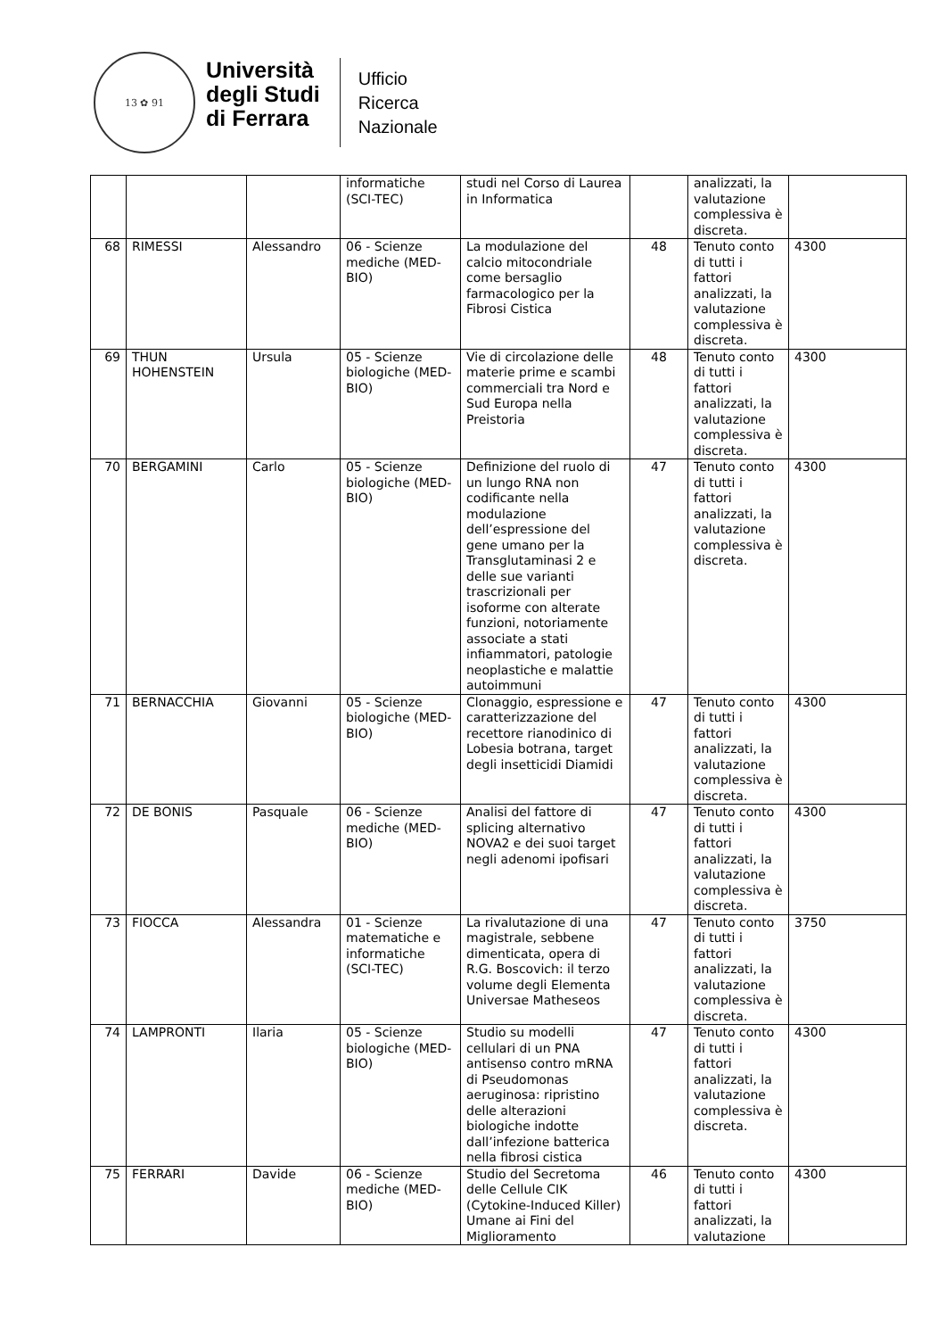13 ✿ 91
Università
degli Studi
di Ferrara
Ufficio
Ricerca
Nazionale
| | | | informatiche (SCI-TEC) | studi nel Corso di Laurea in Informatica | | analizzati, la valutazione complessiva è discreta. | |
| 68 | RIMESSI | Alessandro | 06 - Scienze mediche (MED-BIO) | La modulazione del calcio mitocondriale come bersaglio farmacologico per la Fibrosi Cistica | 48 | Tenuto conto di tutti i fattori analizzati, la valutazione complessiva è discreta. | 4300 |
| 69 | THUN HOHENSTEIN | Ursula | 05 - Scienze biologiche (MED-BIO) | Vie di circolazione delle materie prime e scambi commerciali tra Nord e Sud Europa nella Preistoria | 48 | Tenuto conto di tutti i fattori analizzati, la valutazione complessiva è discreta. | 4300 |
| 70 | BERGAMINI | Carlo | 05 - Scienze biologiche (MED-BIO) | Definizione del ruolo di un lungo RNA non codificante nella modulazione dell’espressione del gene umano per la Transglutaminasi 2 e delle sue varianti trascrizionali per isoforme con alterate funzioni, notoriamente associate a stati infiammatori, patologie neoplastiche e malattie autoimmuni | 47 | Tenuto conto di tutti i fattori analizzati, la valutazione complessiva è discreta. | 4300 |
| 71 | BERNACCHIA | Giovanni | 05 - Scienze biologiche (MED-BIO) | Clonaggio, espressione e caratterizzazione del recettore rianodinico di Lobesia botrana, target degli insetticidi Diamidi | 47 | Tenuto conto di tutti i fattori analizzati, la valutazione complessiva è discreta. | 4300 |
| 72 | DE BONIS | Pasquale | 06 - Scienze mediche (MED-BIO) | Analisi del fattore di splicing alternativo NOVA2 e dei suoi target negli adenomi ipofisari | 47 | Tenuto conto di tutti i fattori analizzati, la valutazione complessiva è discreta. | 4300 |
| 73 | FIOCCA | Alessandra | 01 - Scienze matematiche e informatiche (SCI-TEC) | La rivalutazione di una magistrale, sebbene dimenticata, opera di R.G. Boscovich: il terzo volume degli Elementa Universae Matheseos | 47 | Tenuto conto di tutti i fattori analizzati, la valutazione complessiva è discreta. | 3750 |
| 74 | LAMPRONTI | Ilaria | 05 - Scienze biologiche (MED-BIO) | Studio su modelli cellulari di un PNA antisenso contro mRNA di Pseudomonas aeruginosa: ripristino delle alterazioni biologiche indotte dall’infezione batterica nella fibrosi cistica | 47 | Tenuto conto di tutti i fattori analizzati, la valutazione complessiva è discreta. | 4300 |
| 75 | FERRARI | Davide | 06 - Scienze mediche (MED-BIO) | Studio del Secretoma delle Cellule CIK (Cytokine-Induced Killer) Umane ai Fini del Miglioramento | 46 | Tenuto conto di tutti i fattori analizzati, la valutazione | 4300 |